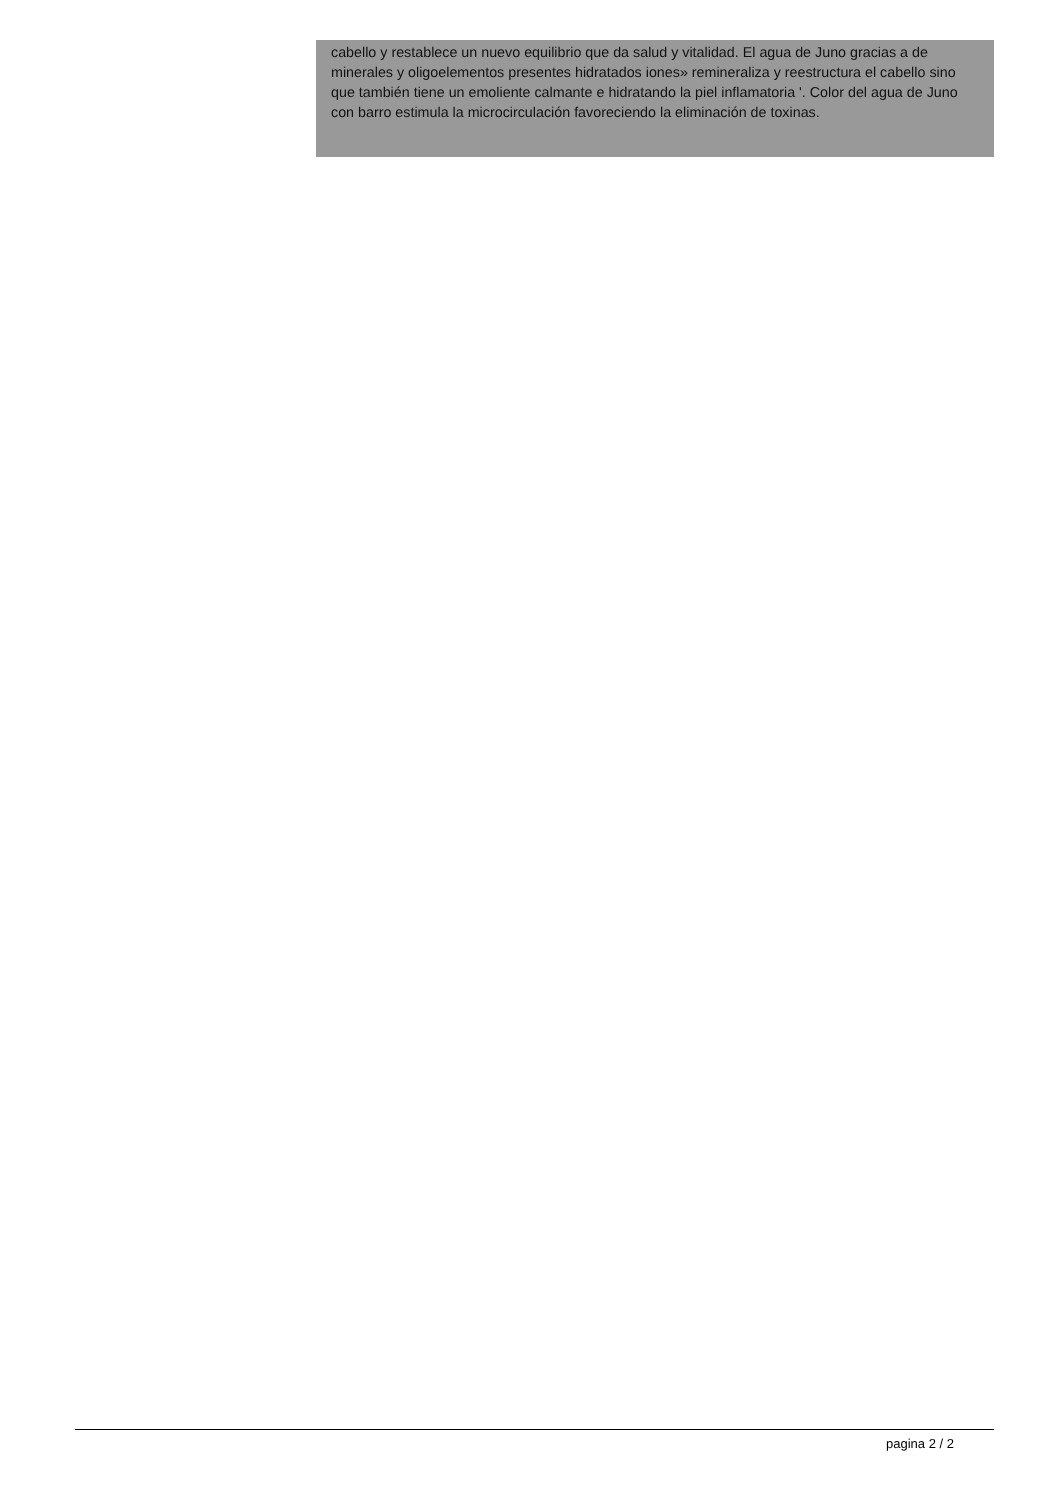cabello y restablece un nuevo equilibrio que da salud y vitalidad. El agua de Juno gracias a de minerales y oligoelementos presentes hidratados iones» remineraliza y reestructura el cabello sino que también tiene un emoliente calmante e hidratando la piel inflamatoria '. Color del agua de Juno con barro estimula la microcirculación favoreciendo la eliminación de toxinas.
pagina 2 / 2